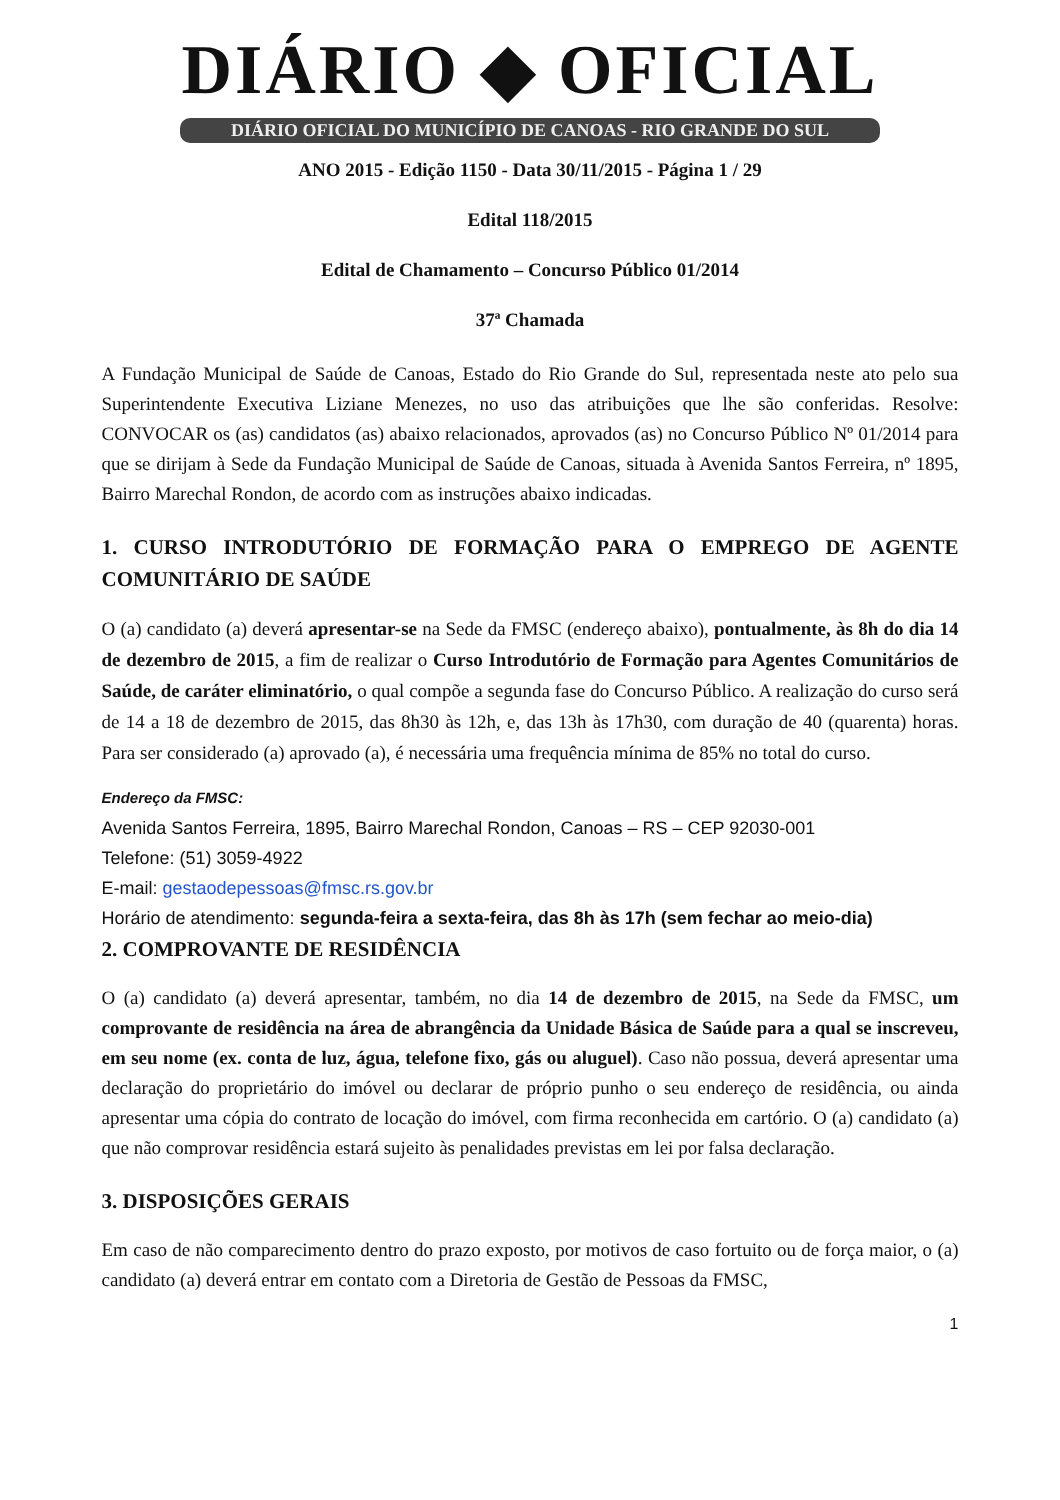DIÁRIO ◆ OFICIAL
DIÁRIO OFICIAL DO MUNICÍPIO DE CANOAS - RIO GRANDE DO SUL
ANO 2015 - Edição 1150 - Data 30/11/2015 - Página 1 / 29
Edital 118/2015
Edital de Chamamento – Concurso Público 01/2014
37ª Chamada
A Fundação Municipal de Saúde de Canoas, Estado do Rio Grande do Sul, representada neste ato pelo sua Superintendente Executiva Liziane Menezes, no uso das atribuições que lhe são conferidas. Resolve: CONVOCAR os (as) candidatos (as) abaixo relacionados, aprovados (as) no Concurso Público Nº 01/2014 para que se dirijam à Sede da Fundação Municipal de Saúde de Canoas, situada à Avenida Santos Ferreira, nº 1895, Bairro Marechal Rondon, de acordo com as instruções abaixo indicadas.
1. CURSO INTRODUTÓRIO DE FORMAÇÃO PARA O EMPREGO DE AGENTE COMUNITÁRIO DE SAÚDE
O (a) candidato (a) deverá apresentar-se na Sede da FMSC (endereço abaixo), pontualmente, às 8h do dia 14 de dezembro de 2015, a fim de realizar o Curso Introdutório de Formação para Agentes Comunitários de Saúde, de caráter eliminatório, o qual compõe a segunda fase do Concurso Público. A realização do curso será de 14 a 18 de dezembro de 2015, das 8h30 às 12h, e, das 13h às 17h30, com duração de 40 (quarenta) horas. Para ser considerado (a) aprovado (a), é necessária uma frequência mínima de 85% no total do curso.
Endereço da FMSC:
Avenida Santos Ferreira, 1895, Bairro Marechal Rondon, Canoas – RS – CEP 92030-001
Telefone: (51) 3059-4922
E-mail: gestaodepessoas@fmsc.rs.gov.br
Horário de atendimento: segunda-feira a sexta-feira, das 8h às 17h (sem fechar ao meio-dia)
2. COMPROVANTE DE RESIDÊNCIA
O (a) candidato (a) deverá apresentar, também, no dia 14 de dezembro de 2015, na Sede da FMSC, um comprovante de residência na área de abrangência da Unidade Básica de Saúde para a qual se inscreveu, em seu nome (ex. conta de luz, água, telefone fixo, gás ou aluguel). Caso não possua, deverá apresentar uma declaração do proprietário do imóvel ou declarar de próprio punho o seu endereço de residência, ou ainda apresentar uma cópia do contrato de locação do imóvel, com firma reconhecida em cartório. O (a) candidato (a) que não comprovar residência estará sujeito às penalidades previstas em lei por falsa declaração.
3. DISPOSIÇÕES GERAIS
Em caso de não comparecimento dentro do prazo exposto, por motivos de caso fortuito ou de força maior, o (a) candidato (a) deverá entrar em contato com a Diretoria de Gestão de Pessoas da FMSC,
1